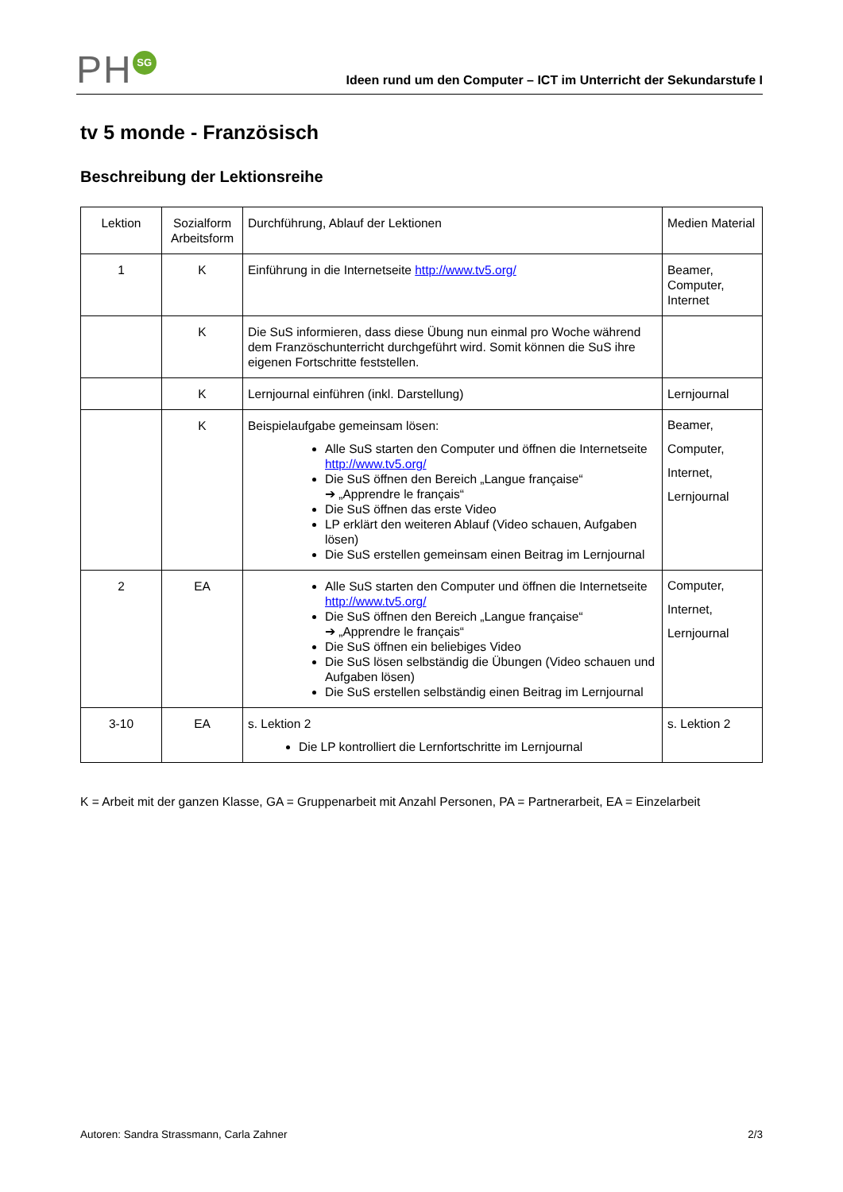PH SG
Ideen rund um den Computer – ICT im Unterricht der Sekundarstufe I
tv 5 monde - Französisch
Beschreibung der Lektionsreihe
| Lektion | Sozialform Arbeitsform | Durchführung, Ablauf der Lektionen | Medien Material |
| 1 | K | Einführung in die Internetseite http://www.tv5.org/ | Beamer, Computer, Internet |
| | K | Die SuS informieren, dass diese Übung nun einmal pro Woche während dem Französchunterricht durchgeführt wird. Somit können die SuS ihre eigenen Fortschritte feststellen. | |
| | K | Lernjournal einführen (inkl. Darstellung) | Lernjournal |
| | K | Beispielaufgabe gemeinsam lösen: Alle SuS starten den Computer und öffnen die Internetseite http://www.tv5.org/ Die SuS öffnen den Bereich „Langue française“ ➔ „Apprendre le français“ Die SuS öffnen das erste Video LP erklärt den weiteren Ablauf (Video schauen, Aufgaben lösen) Die SuS erstellen gemeinsam einen Beitrag im Lernjournal | Beamer, Computer, Internet, Lernjournal |
| 2 | EA | Alle SuS starten den Computer und öffnen die Internetseite http://www.tv5.org/ Die SuS öffnen den Bereich „Langue française“ ➔ „Apprendre le français“ Die SuS öffnen ein beliebiges Video Die SuS lösen selbständig die Übungen (Video schauen und Aufgaben lösen) Die SuS erstellen selbständig einen Beitrag im Lernjournal | Computer, Internet, Lernjournal |
| 3-10 | EA | s. Lektion 2 Die LP kontrolliert die Lernfortschritte im Lernjournal | s. Lektion 2 |
K = Arbeit mit der ganzen Klasse, GA = Gruppenarbeit mit Anzahl Personen, PA = Partnerarbeit, EA = Einzelarbeit
Autoren: Sandra Strassmann, Carla Zahner 2/3